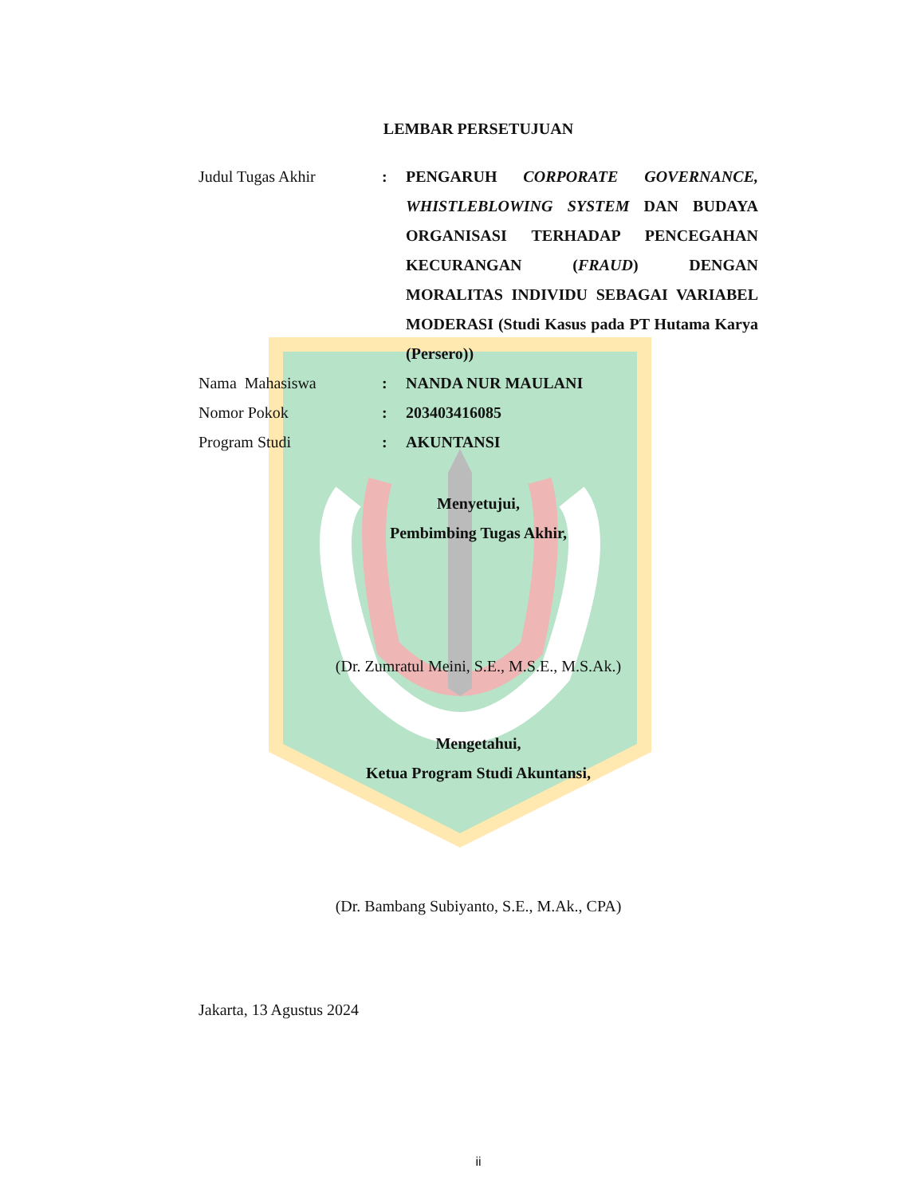LEMBAR PERSETUJUAN
Judul Tugas Akhir : PENGARUH CORPORATE GOVERNANCE, WHISTLEBLOWING SYSTEM DAN BUDAYA ORGANISASI TERHADAP PENCEGAHAN KECURANGAN (FRAUD) DENGAN MORALITAS INDIVIDU SEBAGAI VARIABEL MODERASI (Studi Kasus pada PT Hutama Karya (Persero))
Nama Mahasiswa : NANDA NUR MAULANI
Nomor Pokok : 203403416085
Program Studi : AKUNTANSI
Menyetujui,
Pembimbing Tugas Akhir,
(Dr. Zumratul Meini, S.E., M.S.E., M.S.Ak.)
Mengetahui,
Ketua Program Studi Akuntansi,
(Dr. Bambang Subiyanto, S.E., M.Ak., CPA)
Jakarta, 13 Agustus 2024
ii